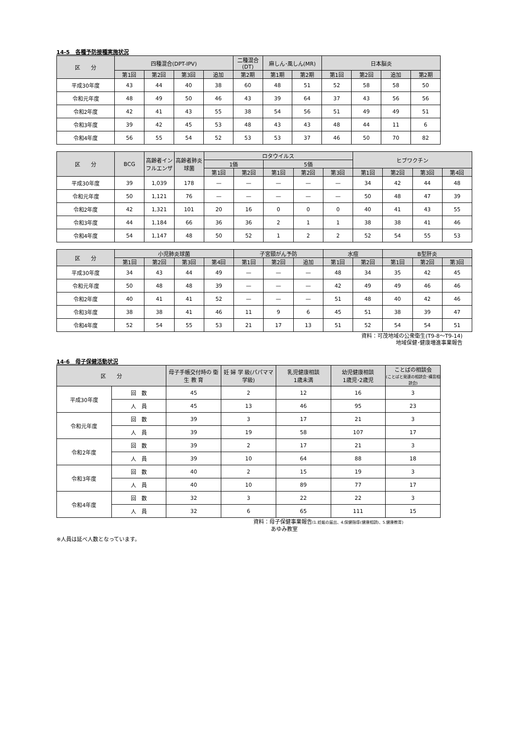14-5　各種予防接種実施状況
| 区 分 | 四種混合(DPT-IPV) | | | | 二種混合(DT) | 麻しん･風しん(MR) | | 日本脳炎 | | | |
| --- | --- | --- | --- | --- | --- | --- | --- | --- | --- | --- | --- |
| | 第1回 | 第2回 | 第3回 | 追加 | 第2期 | 第1期 | 第2期 | 第1回 | 第2回 | 追加 | 第2期 |
| 平成30年度 | 43 | 44 | 40 | 38 | 60 | 48 | 51 | 52 | 58 | 58 | 50 |
| 令和元年度 | 48 | 49 | 50 | 46 | 43 | 39 | 64 | 37 | 43 | 56 | 56 |
| 令和2年度 | 42 | 41 | 43 | 55 | 38 | 54 | 56 | 51 | 49 | 49 | 51 |
| 令和3年度 | 39 | 42 | 45 | 53 | 48 | 43 | 43 | 48 | 44 | 11 | 6 |
| 令和4年度 | 56 | 55 | 54 | 52 | 53 | 53 | 37 | 46 | 50 | 70 | 82 |
| 区 分 | BCG | 高齢者インフルエンザ | 高齢者肺炎球菌 | ロタウイルス | | | | | ヒブワクチン | | | |
| --- | --- | --- | --- | --- | --- | --- | --- | --- | --- | --- | --- | --- |
| | | | | 1価 | | 5価 | | | | | | |
| | | | | 第1回 | 第2回 | 第1回 | 第2回 | 第3回 | 第1回 | 第2回 | 第3回 | 第4回 |
| 平成30年度 | 39 | 1,039 | 178 | — | — | — | — | — | 34 | 42 | 44 | 48 |
| 令和元年度 | 50 | 1,121 | 76 | — | — | — | — | — | 50 | 48 | 47 | 39 |
| 令和2年度 | 42 | 1,321 | 101 | 20 | 16 | 0 | 0 | 0 | 40 | 41 | 43 | 55 |
| 令和3年度 | 44 | 1,184 | 66 | 36 | 36 | 2 | 1 | 1 | 38 | 38 | 41 | 46 |
| 令和4年度 | 54 | 1,147 | 48 | 50 | 52 | 1 | 2 | 2 | 52 | 54 | 55 | 53 |
| 区 分 | 小児肺炎球菌 | | | | 子宮頸がん予防 | | | 水痘 | | B型肝炎 | | |
| --- | --- | --- | --- | --- | --- | --- | --- | --- | --- | --- | --- | --- |
| | 第1回 | 第2回 | 第3回 | 第4回 | 第1回 | 第2回 | 追加 | 第1回 | 第2回 | 第1回 | 第2回 | 第3回 |
| 平成30年度 | 34 | 43 | 44 | 49 | — | — | — | 48 | 34 | 35 | 42 | 45 |
| 令和元年度 | 50 | 48 | 48 | 39 | — | — | — | 42 | 49 | 49 | 46 | 46 |
| 令和2年度 | 40 | 41 | 41 | 52 | — | — | — | 51 | 48 | 40 | 42 | 46 |
| 令和3年度 | 38 | 38 | 41 | 46 | 11 | 9 | 6 | 45 | 51 | 38 | 39 | 47 |
| 令和4年度 | 52 | 54 | 55 | 53 | 21 | 17 | 13 | 51 | 52 | 54 | 54 | 51 |
資料：可茂地域の公衆衛生(T9-8～T9-14)
地域保健･健康増進事業報告
14-6　母子保健活動状況
| 区 分 | | 母子手帳交付時の 衛 生 教 育 | 妊 婦 学 級(パパママ学級) | 乳児健康相談 1歳未満 | 幼児健康相談 1歳児･2歳児 | ことばの相談会 (ことばと発達の相談会･構音相談会) |
| --- | --- | --- | --- | --- | --- | --- |
| 平成30年度 | 回 数 | 45 | 2 | 12 | 16 | 3 |
| | 人 員 | 45 | 13 | 46 | 95 | 23 |
| 令和元年度 | 回 数 | 39 | 3 | 17 | 21 | 3 |
| | 人 員 | 39 | 19 | 58 | 107 | 17 |
| 令和2年度 | 回 数 | 39 | 2 | 17 | 21 | 3 |
| | 人 員 | 39 | 10 | 64 | 88 | 18 |
| 令和3年度 | 回 数 | 40 | 2 | 15 | 19 | 3 |
| | 人 員 | 40 | 10 | 89 | 77 | 17 |
| 令和4年度 | 回 数 | 32 | 3 | 22 | 22 | 3 |
| | 人 員 | 32 | 6 | 65 | 111 | 15 |
資料：母子保健事業報告(1.妊娠の届出、4.保健指導(健康相談)、5.健康教育)
　　　 あゆみ教室
※人員は延べ人数となっています。